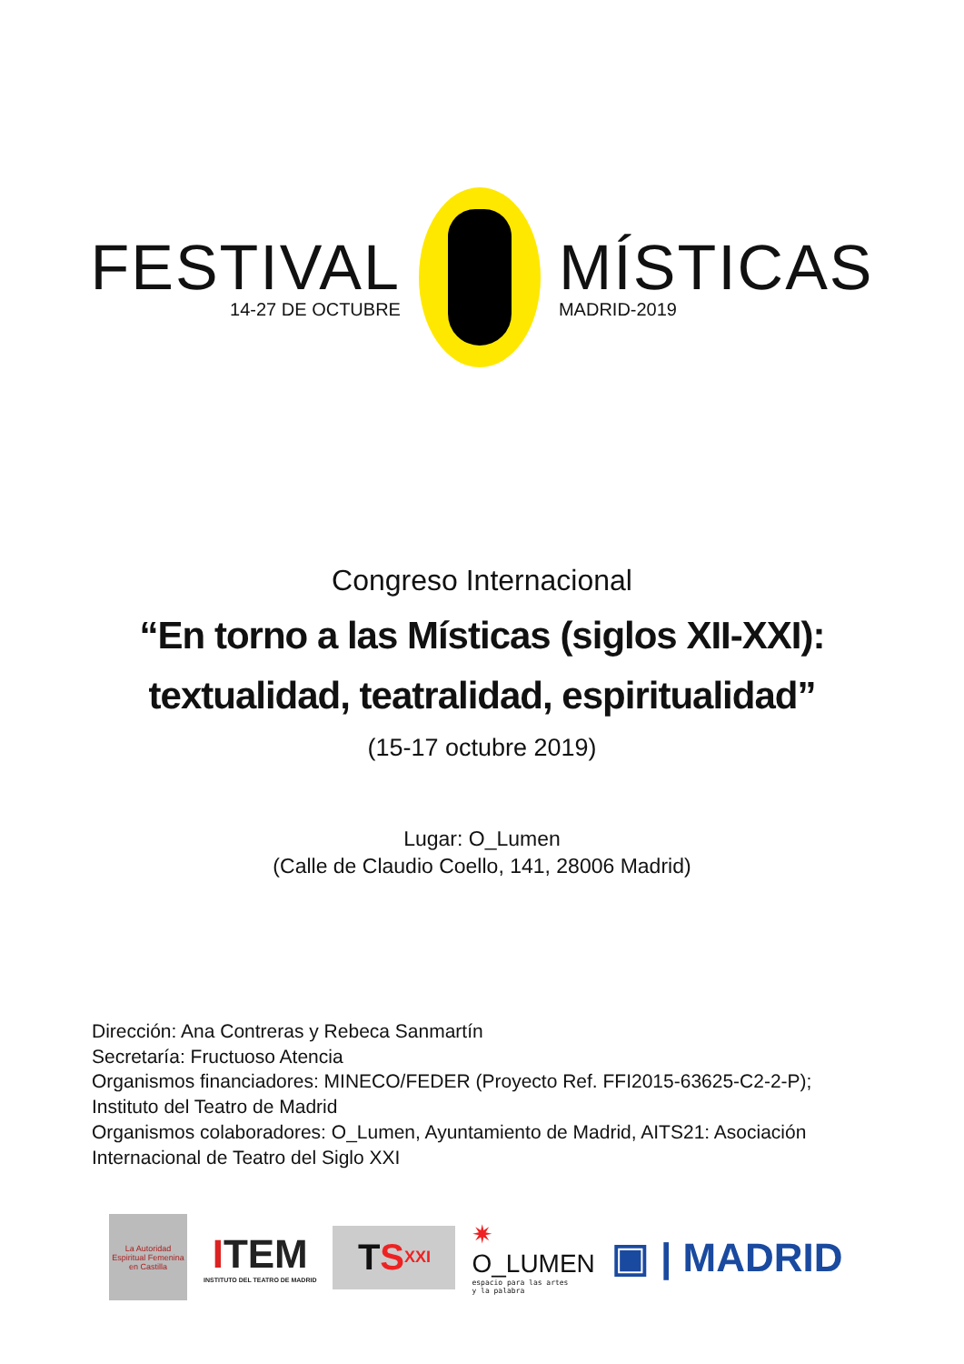FESTIVAL
14-27 DE OCTUBRE
MÍSTICAS
MADRID-2019
Congreso Internacional
“En torno a las Místicas (siglos XII-XXI):
textualidad, teatralidad, espiritualidad”
(15-17 octubre 2019)
Lugar: O_Lumen
(Calle de Claudio Coello, 141, 28006 Madrid)
Dirección: Ana Contreras y Rebeca Sanmartín
Secretaría: Fructuoso Atencia
Organismos financiadores: MINECO/FEDER (Proyecto Ref. FFI2015-63625-C2-2-P);
Instituto del Teatro de Madrid
Organismos colaboradores: O_Lumen, Ayuntamiento de Madrid, AITS21: Asociación
Internacional de Teatro del Siglo XXI
La Autoridad Espiritual Femenina en Castilla
ITEM
INSTITUTO DEL TEATRO DE MADRID
T S<sup>XXI</sup>
✷
O_LUMEN
espacio para las artes
y la palabra
▣ | MADRID